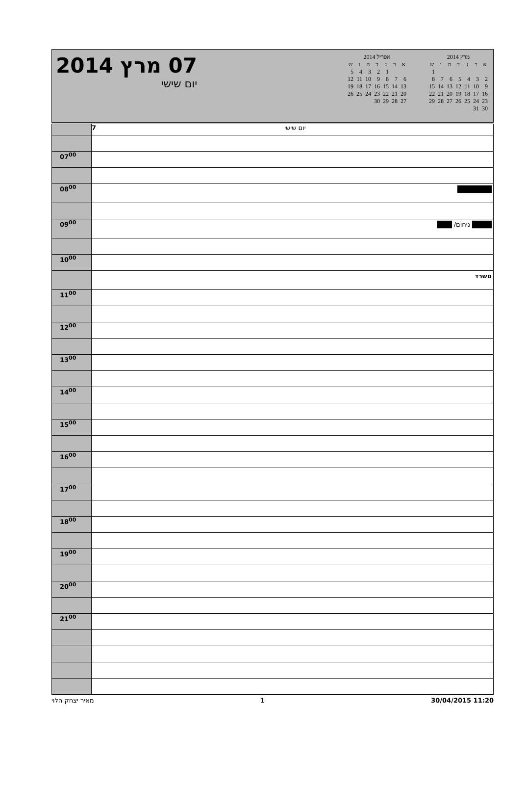07 מרץ 2014
יום שישי
אפריל 2014
| א | ב | ג | ד | ה | ו | ש |
| --- | --- | --- | --- | --- | --- | --- |
| | | 1 | 2 | 3 | 4 | 5 |
| 6 | 7 | 8 | 9 | 10 | 11 | 12 |
| 13 | 14 | 15 | 16 | 17 | 18 | 19 |
| 20 | 21 | 22 | 23 | 24 | 25 | 26 |
| 27 | 28 | 29 | 30 | | | |
מרץ 2014
| א | ב | ג | ד | ה | ו | ש |
| --- | --- | --- | --- | --- | --- | --- |
| | | | | | | 1 |
| 2 | 3 | 4 | 5 | 6 | 7 | 8 |
| 9 | 10 | 11 | 12 | 13 | 14 | 15 |
| 16 | 17 | 18 | 19 | 20 | 21 | 22 |
| 23 | 24 | 25 | 26 | 27 | 28 | 29 |
| 30 | 31 | | | | | |
| | 7 יום שישי |
| 07<sup>00</sup> | |
| 08<sup>00</sup> | ███████ |
| 09<sup>00</sup> | ████ ניחום/ ███ |
| 10<sup>00</sup> | |
| | משרד |
| 11<sup>00</sup> | |
| 12<sup>00</sup> | |
| 13<sup>00</sup> | |
| 14<sup>00</sup> | |
| 15<sup>00</sup> | |
| 16<sup>00</sup> | |
| 17<sup>00</sup> | |
| 18<sup>00</sup> | |
| 19<sup>00</sup> | |
| 20<sup>00</sup> | |
| 21<sup>00</sup> | |
מאיר יצחק הלוי 1 30/04/2015 11:20